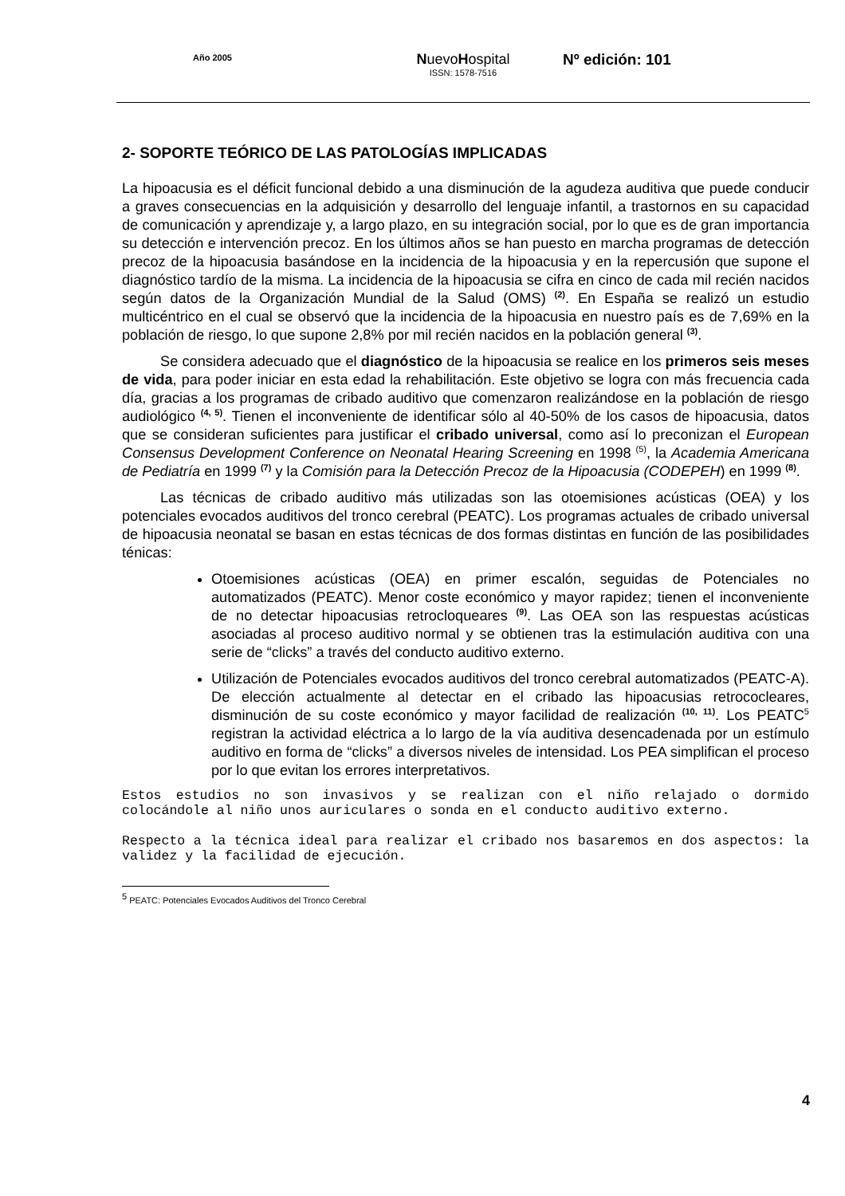Año 2005
NuevoHospital
ISSN: 1578-7516
Nº edición: 101
2- SOPORTE TEÓRICO DE LAS PATOLOGÍAS IMPLICADAS
La hipoacusia es el déficit funcional debido a una disminución de la agudeza auditiva que puede conducir a graves consecuencias en la adquisición y desarrollo del lenguaje infantil, a trastornos en su capacidad de comunicación y aprendizaje y, a largo plazo, en su integración social, por lo que es de gran importancia su detección e intervención precoz. En los últimos años se han puesto en marcha programas de detección precoz de la hipoacusia basándose en la incidencia de la hipoacusia y en la repercusión que supone el diagnóstico tardío de la misma. La incidencia de la hipoacusia se cifra en cinco de cada mil recién nacidos según datos de la Organización Mundial de la Salud (OMS) <sup>(2)</sup>. En España se realizó un estudio multicéntrico en el cual se observó que la incidencia de la hipoacusia en nuestro país es de 7,69% en la población de riesgo, lo que supone 2,8% por mil recién nacidos en la población general <sup>(3)</sup>.
Se considera adecuado que el diagnóstico de la hipoacusia se realice en los primeros seis meses de vida, para poder iniciar en esta edad la rehabilitación. Este objetivo se logra con más frecuencia cada día, gracias a los programas de cribado auditivo que comenzaron realizándose en la población de riesgo audiológico <sup>(4, 5)</sup>. Tienen el inconveniente de identificar sólo al 40-50% de los casos de hipoacusia, datos que se consideran suficientes para justificar el cribado universal, como así lo preconizan el European Consensus Development Conference on Neonatal Hearing Screening en 1998 <sup>(5)</sup>, la Academia Americana de Pediatría en 1999 <sup>(7)</sup> y la Comisión para la Detección Precoz de la Hipoacusia (CODEPEH) en 1999 <sup>(8)</sup>.
Las técnicas de cribado auditivo más utilizadas son las otoemisiones acústicas (OEA) y los potenciales evocados auditivos del tronco cerebral (PEATC). Los programas actuales de cribado universal de hipoacusia neonatal se basan en estas técnicas de dos formas distintas en función de las posibilidades ténicas:
Otoemisiones acústicas (OEA) en primer escalón, seguidas de Potenciales no automatizados (PEATC). Menor coste económico y mayor rapidez; tienen el inconveniente de no detectar hipoacusias retrocloqueares <sup>(9)</sup>. Las OEA son las respuestas acústicas asociadas al proceso auditivo normal y se obtienen tras la estimulación auditiva con una serie de “clicks” a través del conducto auditivo externo.
Utilización de Potenciales evocados auditivos del tronco cerebral automatizados (PEATC-A). De elección actualmente al detectar en el cribado las hipoacusias retrococleares, disminución de su coste económico y mayor facilidad de realización <sup>(10, 11)</sup>. Los PEATC<sup>5</sup> registran la actividad eléctrica a lo largo de la vía auditiva desencadenada por un estímulo auditivo en forma de “clicks” a diversos niveles de intensidad. Los PEA simplifican el proceso por lo que evitan los errores interpretativos.
Estos estudios no son invasivos y se realizan con el niño relajado o dormido colocándole al niño unos auriculares o sonda en el conducto auditivo externo.
Respecto a la técnica ideal para realizar el cribado nos basaremos en dos aspectos: la validez y la facilidad de ejecución.
<sup>5</sup> PEATC: Potenciales Evocados Auditivos del Tronco Cerebral
4